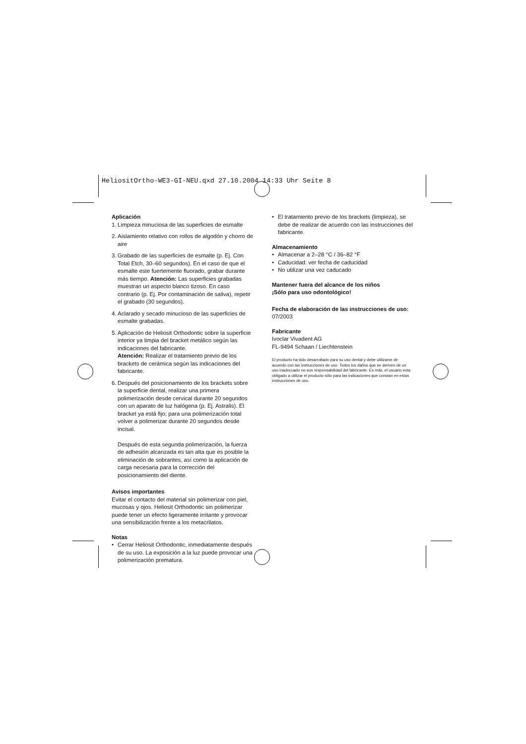HeliositOrtho-WE3-GI-NEU.qxd 27.10.2004 14:33 Uhr Seite 8
Aplicación
1. Limpieza minuciosa de las superficies de esmalte
2. Aislamiento relativo con rollos de algodón y chorro de aire
3. Grabado de las superficies de esmalte (p. Ej. Con Total Etch, 30–60 segundos). En el caso de que el esmalte este fuertemente fluorado, grabar durante más tiempo. Atención: Las superficies grabadas muestran un aspecto blanco tizoso. En caso contrario (p. Ej. Por contaminación de saliva), repetir el grabado (30 segundos).
4. Aclarado y secado minucioso de las superficies de esmalte grabadas.
5. Aplicación de Heliosit Orthodontic sobre la superficie interior ya limpia del bracket metálico según las indicaciones del fabricante.
Atención: Realizar el tratamiento previo de los brackets de cerámica según las indicaciones del fabricante.
6. Después del posicionamiento de los brackets sobre la superficie dental, realizar una primera polimerización desde cervical durante 20 segundos con un aparato de luz halógena (p. Ej. Astralis). El bracket ya está fijo; para una polimerización total volver a polimerizar durante 20 segundos desde incisal.
Después de esta segunda polimerización, la fuerza de adhesión alcanzada es tan alta que es posible la eliminación de sobrantes, así como la aplicación de carga necesaria para la corrección del posicionamiento del diente.
Avisos importantes
Evitar el contacto del material sin polimerizar con piel, mucosas y ojos. Heliosit Orthodontic sin polimerizar puede tener un efecto ligeramente irritante y provocar una sensibilización frente a los metacrilatos.
Notas
• Cerrar Heliosit Orthodontic, inmediatamente después de su uso. La exposición a la luz puede provocar una polimerización prematura.
• El tratamiento previo de los brackets (limpieza), se debe de realizar de acuerdo con las instrucciones del fabricante.
Almacenamiento
• Almacenar a 2–28 °C / 36–82 °F
• Caducidad: ver fecha de caducidad
• No utilizar una vez caducado
Mantener fuera del alcance de los niños
¡Sólo para uso odontológico!
Fecha de elaboración de las instrucciones de uso:
07/2003
Fabricante
Ivoclar Vivadent AG
FL-9494 Schaan / Liechtenstein
El producto ha sido desarrollado para su uso dental y debe utilizarse de acuerdo con las instrucciones de uso. Todos los daños que se deriven de un uso inadecuado no son responsabilidad del fabricante. Es más, el usuario esta obligado a utilizar el producto sólo para las indicaciones que constan en estas instrucciones de uso.